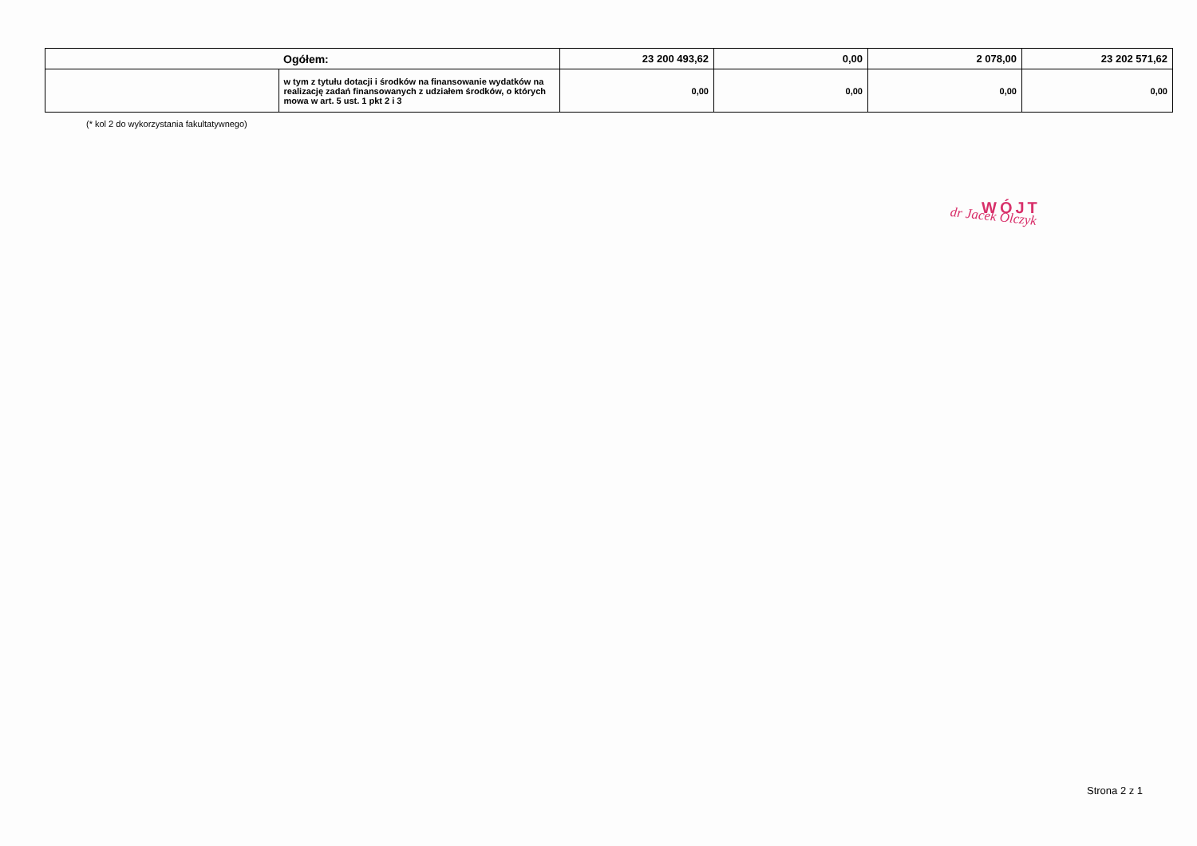| | Ogółem: | 23 200 493,62 | 0,00 | 2 078,00 | 23 202 571,62 |
| | w tym z tytułu dotacji i środków na finansowanie wydatków na realizację zadań finansowanych z udziałem środków, o których mowa w art. 5 ust. 1 pkt 2 i 3 | 0,00 | 0,00 | 0,00 | 0,00 |
(* kol 2 do wykorzystania fakultatywnego)
WÓJT
dr Jacek Olczyk
Strona 2 z 1